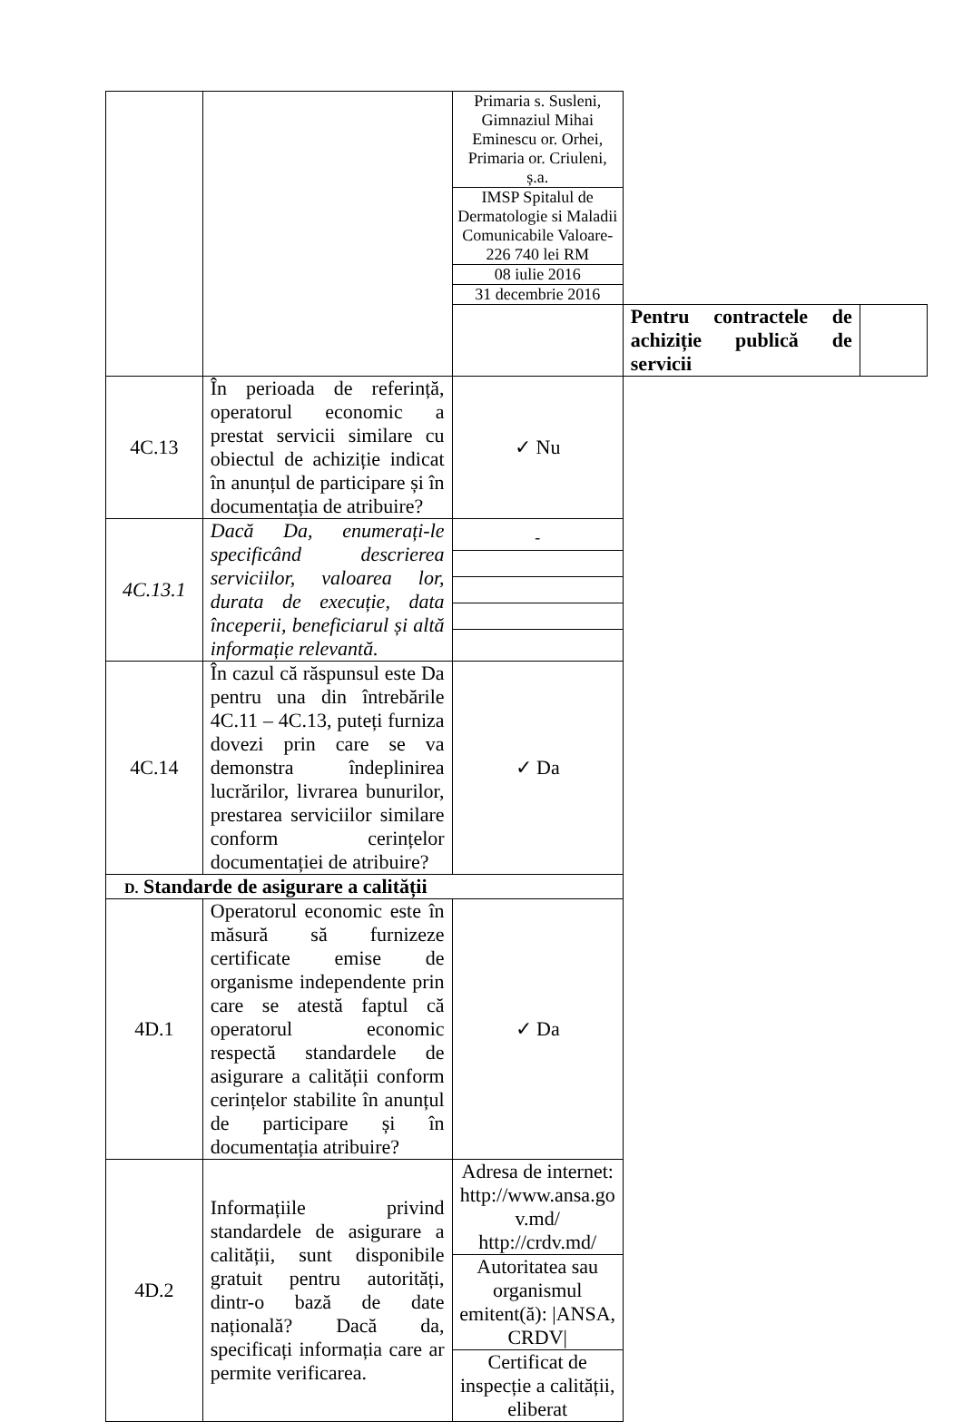| | | Primaria s. Susleni, Gimnaziul Mihai Eminescu or. Orhei, Primaria or. Criuleni, ș.a. | | |
| | | IMSP Spitalul de Dermatologie si Maladii Comunicabile Valoare- 226 740 lei RM | | |
| | | 08 iulie 2016 | | |
| | | 31 decembrie 2016 | | |
| | | | Pentru contractele de achiziție publică de servicii | |
| 4C.13 | În perioada de referință, operatorul economic a prestat servicii similare cu obiectul de achiziție indicat în anunțul de participare și în documentația de atribuire? | ✓ Nu | | |
| 4C.13.1 | Dacă Da, enumerați-le specificând descrierea serviciilor, valoarea lor, durata de execuție, data începerii, beneficiarul și altă informație relevantă. | / - / | | |
| 4C.14 | În cazul că răspunsul este Da pentru una din întrebările 4C.11 – 4C.13, puteți furniza dovezi prin care se va demonstra îndeplinirea lucrărilor, livrarea bunurilor, prestarea serviciilor similare conform cerințelor documentației de atribuire? | ✓ Da | | |
| D. Standarde de asigurare a calității | | | | |
| 4D.1 | Operatorul economic este în măsură să furnizeze certificate emise de organisme independente prin care se atestă faptul că operatorul economic respectă standardele de asigurare a calității conform cerințelor stabilite în anunțul de participare și în documentația atribuire? | ✓ Da | | |
| 4D.2 | Informațiile privind standardele de asigurare a calității, sunt disponibile gratuit pentru autorități, dintr-o bază de date națională? Dacă da, specificați informația care ar permite verificarea. | Adresa de internet: http://www.ansa.go v.md/ http://crdv.md/ | | |
| | | Autoritatea sau organismul emitent(ă): /ANSA, CRDV/ | | |
| | | Certificat de inspecție a calității, eliberat | | |